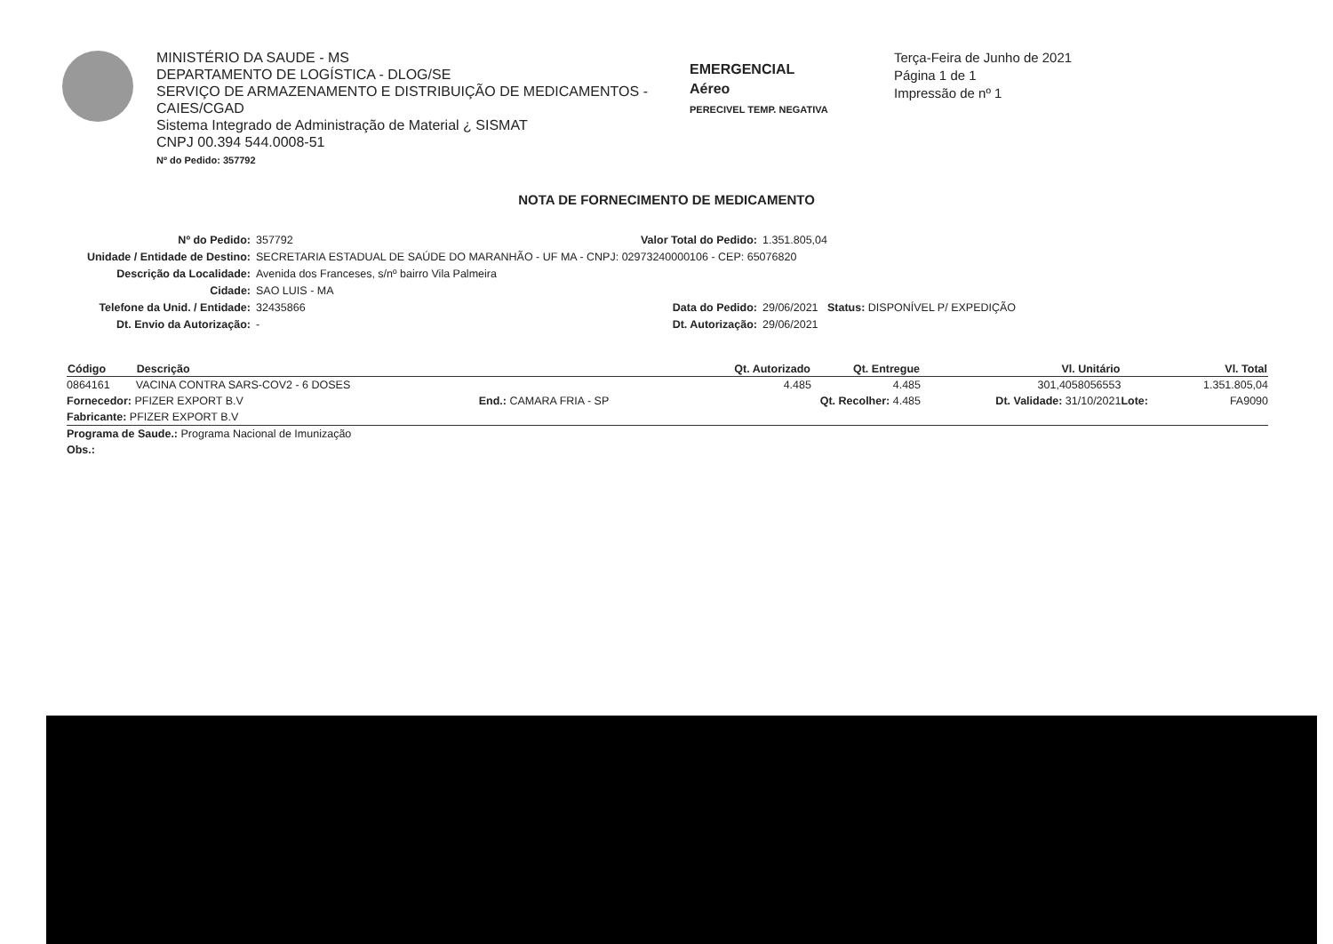MINISTÉRIO DA SAUDE - MS
DEPARTAMENTO DE LOGÍSTICA - DLOG/SE
SERVIÇO DE ARMAZENAMENTO E DISTRIBUIÇÃO DE MEDICAMENTOS - CAIES/CGAD
Sistema Integrado de Administração de Material ¿ SISMAT
CNPJ 00.394 544.0008-51
Nº do Pedido: 357792
EMERGENCIAL
Aéreo
PERECIVEL TEMP. NEGATIVA
Terça-Feira de Junho de 2021
Página 1 de 1
Impressão de nº 1
NOTA DE FORNECIMENTO DE MEDICAMENTO
Nº do Pedido:
357792
Valor Total do Pedido:
1.351.805,04
Unidade / Entidade de Destino:
SECRETARIA ESTADUAL DE SAÚDE DO MARANHÃO - UF MA - CNPJ: 02973240000106 - CEP: 65076820
Descrição da Localidade:
Avenida dos Franceses, s/nº bairro Vila Palmeira
Cidade:
SAO LUIS - MA
Telefone da Unid. / Entidade:
32435866
Data do Pedido:
29/06/2021 Status: DISPONÍVEL P/ EXPEDIÇÃO
Dt. Envio da Autorização:
-
Dt. Autorização:
29/06/2021
| Código | Descrição | | Qt. Autorizado | Qt. Entregue | Vl. Unitário | | Vl. Total |
| --- | --- | --- | --- | --- | --- | --- | --- |
| 0864161 | VACINA CONTRA SARS-COV2 - 6 DOSES | | 4.485 | 4.485 | 301,4058056553 | | 1.351.805,04 |
| Fornecedor: PFIZER EXPORT B.V | | End.: CAMARA FRIA - SP | Qt. Recolher: 4.485 | | Dt. Validade: 31/10/2021 | Lote: | FA9090 |
| Fabricante: PFIZER EXPORT B.V | | | | | | | |
| Programa de Saude.: Programa Nacional de Imunização | | | | | | | |
| Obs.: | | | | | | | |